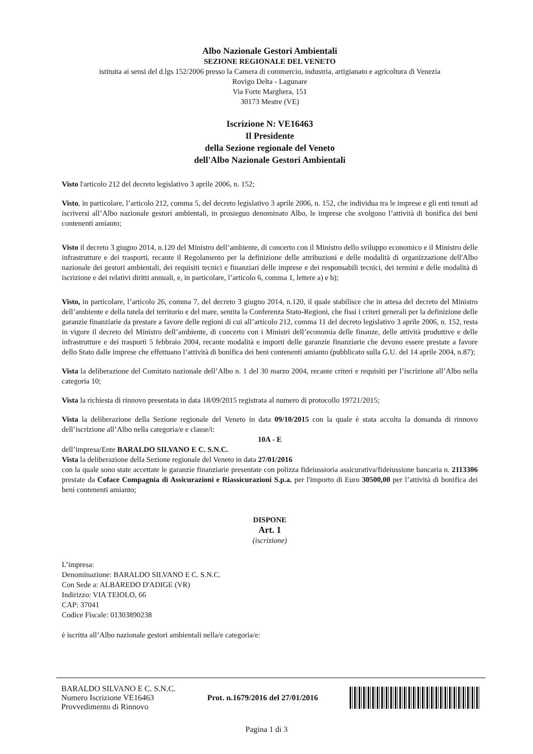Albo Nazionale Gestori Ambientali
SEZIONE REGIONALE DEL VENETO
istituita ai sensi del d.lgs 152/2006 presso la Camera di commercio, industria, artigianato e agricoltura di Venezia
Rovigo Delta - Lagunare
Via Forte Marghera, 151
30173 Mestre (VE)
Iscrizione N: VE16463
Il Presidente
della Sezione regionale del Veneto
dell'Albo Nazionale Gestori Ambientali
Visto l'articolo 212 del decreto legislativo 3 aprile 2006, n. 152;
Visto, in particolare, l’articolo 212, comma 5, del decreto legislativo 3 aprile 2006, n. 152, che individua tra le imprese e gli enti tenuti ad iscriversi all’Albo nazionale gestori ambientali, in prosieguo denominato Albo, le imprese che svolgono l’attività di bonifica dei beni contenenti amianto;
Visto il decreto 3 giugno 2014, n.120 del Ministro dell’ambiente, di concerto con il Ministro dello sviluppo economico e il Ministro delle infrastrutture e dei trasporti, recante il Regolamento per la definizione delle attribuzioni e delle modalità di organizzazione dell'Albo nazionale dei gestori ambientali, dei requisiti tecnici e finanziari delle imprese e dei responsabili tecnici, dei termini e delle modalità di iscrizione e dei relativi diritti annuali, e, in particolare, l’articolo 6, comma 1, lettere a) e b);
Visto, in particolare, l’articolo 26, comma 7, del decreto 3 giugno 2014, n.120, il quale stabilisce che in attesa del decreto del Ministro dell’ambiente e della tutela del territorio e del mare, sentita la Conferenza Stato-Regioni, che fissi i criteri generali per la definizione delle garanzie finanziarie da prestare a favore delle regioni di cui all’articolo 212, comma 11 del decreto legislativo 3 aprile 2006, n. 152, resta in vigore il decreto del Ministro dell’ambiente, di concerto con i Ministri dell’economia delle finanze, delle attività produttive e delle infrastrutture e dei trasporti 5 febbraio 2004, recante modalità e importi delle garanzie finanziarie che devono essere prestate a favore dello Stato dalle imprese che effettuano l’attività di bonifica dei beni contenenti amianto (pubblicato sulla G.U. del 14 aprile 2004, n.87);
Vista la deliberazione del Comitato nazionale dell’Albo n. 1 del 30 marzo 2004, recante criteri e requisiti per l’iscrizione all’Albo nella categoria 10;
Vista la richiesta di rinnovo presentata in data 18/09/2015 registrata al numero di protocollo 19721/2015;
Vista la deliberazione della Sezione regionale del Veneto in data 09/10/2015 con la quale è stata accolta la domanda di rinnovo dell’iscrizione all’Albo nella categoria/e e classe/i:
10A - E
dell’impresa/Ente BARALDO SILVANO E C. S.N.C.
Vista la deliberazione della Sezione regionale del Veneto in data 27/01/2016
con la quale sono state accettate le garanzie finanziarie presentate con polizza fideiussioria assicurativa/fideiussione bancaria n. 2113306 prestate da Coface Compagnia di Assicurazioni e Riassicurazioni S.p.a. per l'importo di Euro 30500,00 per l’attività di bonifica dei beni contenenti amianto;
DISPONE
Art. 1
(iscrizione)
L’impresa:
Denominazione: BARALDO SILVANO E C. S.N.C.
Con Sede a: ALBAREDO D'ADIGE (VR)
Indirizzo: VIA TEIOLO, 66
CAP: 37041
Codice Fiscale: 01303890238
è iscritta all’Albo nazionale gestori ambientali nella/e categoria/e:
BARALDO SILVANO E C. S.N.C.
Numero Iscrizione VE16463
Provvedimento di Rinnovo
Prot. n.1679/2016 del 27/01/2016
Pagina 1 di 3